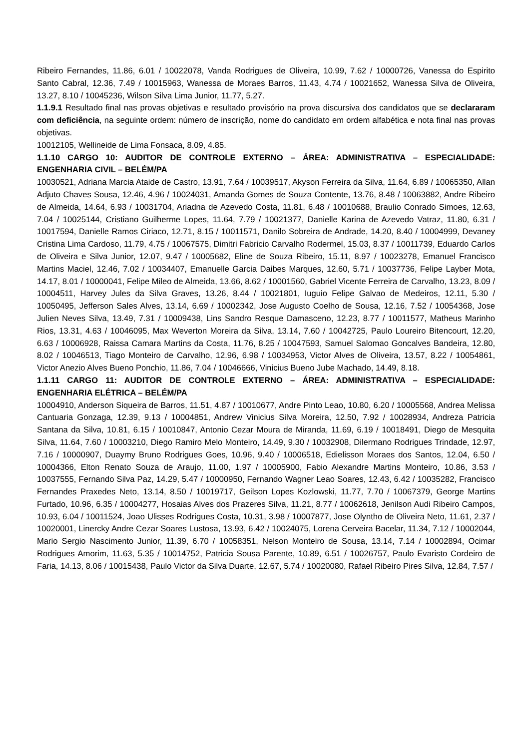Ribeiro Fernandes, 11.86, 6.01 / 10022078, Vanda Rodrigues de Oliveira, 10.99, 7.62 / 10000726, Vanessa do Espirito Santo Cabral, 12.36, 7.49 / 10015963, Wanessa de Moraes Barros, 11.43, 4.74 / 10021652, Wanessa Silva de Oliveira, 13.27, 8.10 / 10045236, Wilson Silva Lima Junior, 11.77, 5.27.
1.1.9.1 Resultado final nas provas objetivas e resultado provisório na prova discursiva dos candidatos que se declararam com deficiência, na seguinte ordem: número de inscrição, nome do candidato em ordem alfabética e nota final nas provas objetivas.
10012105, Wellineide de Lima Fonsaca, 8.09, 4.85.
1.1.10 CARGO 10: AUDITOR DE CONTROLE EXTERNO – ÁREA: ADMINISTRATIVA – ESPECIALIDADE: ENGENHARIA CIVIL – BELÉM/PA
10030521, Adriana Marcia Ataide de Castro, 13.91, 7.64 / 10039517, Akyson Ferreira da Silva, 11.64, 6.89 / 10065350, Allan Adjuto Chaves Sousa, 12.46, 4.96 / 10024031, Amanda Gomes de Souza Contente, 13.76, 8.48 / 10063882, Andre Ribeiro de Almeida, 14.64, 6.93 / 10031704, Ariadna de Azevedo Costa, 11.81, 6.48 / 10010688, Braulio Conrado Simoes, 12.63, 7.04 / 10025144, Cristiano Guilherme Lopes, 11.64, 7.79 / 10021377, Danielle Karina de Azevedo Vatraz, 11.80, 6.31 / 10017594, Danielle Ramos Ciriaco, 12.71, 8.15 / 10011571, Danilo Sobreira de Andrade, 14.20, 8.40 / 10004999, Devaney Cristina Lima Cardoso, 11.79, 4.75 / 10067575, Dimitri Fabricio Carvalho Rodermel, 15.03, 8.37 / 10011739, Eduardo Carlos de Oliveira e Silva Junior, 12.07, 9.47 / 10005682, Eline de Souza Ribeiro, 15.11, 8.97 / 10023278, Emanuel Francisco Martins Maciel, 12.46, 7.02 / 10034407, Emanuelle Garcia Daibes Marques, 12.60, 5.71 / 10037736, Felipe Layber Mota, 14.17, 8.01 / 10000041, Felipe Mileo de Almeida, 13.66, 8.62 / 10001560, Gabriel Vicente Ferreira de Carvalho, 13.23, 8.09 / 10004511, Harvey Jules da Silva Graves, 13.26, 8.44 / 10021801, Iuguio Felipe Galvao de Medeiros, 12.11, 5.30 / 10050495, Jefferson Sales Alves, 13.14, 6.69 / 10002342, Jose Augusto Coelho de Sousa, 12.16, 7.52 / 10054368, Jose Julien Neves Silva, 13.49, 7.31 / 10009438, Lins Sandro Resque Damasceno, 12.23, 8.77 / 10011577, Matheus Marinho Rios, 13.31, 4.63 / 10046095, Max Weverton Moreira da Silva, 13.14, 7.60 / 10042725, Paulo Loureiro Bitencourt, 12.20, 6.63 / 10006928, Raissa Camara Martins da Costa, 11.76, 8.25 / 10047593, Samuel Salomao Goncalves Bandeira, 12.80, 8.02 / 10046513, Tiago Monteiro de Carvalho, 12.96, 6.98 / 10034953, Victor Alves de Oliveira, 13.57, 8.22 / 10054861, Victor Anezio Alves Bueno Ponchio, 11.86, 7.04 / 10046666, Vinicius Bueno Jube Machado, 14.49, 8.18.
1.1.11 CARGO 11: AUDITOR DE CONTROLE EXTERNO – ÁREA: ADMINISTRATIVA – ESPECIALIDADE: ENGENHARIA ELÉTRICA – BELÉM/PA
10004910, Anderson Siqueira de Barros, 11.51, 4.87 / 10010677, Andre Pinto Leao, 10.80, 6.20 / 10005568, Andrea Melissa Cantuaria Gonzaga, 12.39, 9.13 / 10004851, Andrew Vinicius Silva Moreira, 12.50, 7.92 / 10028934, Andreza Patricia Santana da Silva, 10.81, 6.15 / 10010847, Antonio Cezar Moura de Miranda, 11.69, 6.19 / 10018491, Diego de Mesquita Silva, 11.64, 7.60 / 10003210, Diego Ramiro Melo Monteiro, 14.49, 9.30 / 10032908, Dilermano Rodrigues Trindade, 12.97, 7.16 / 10000907, Duaymy Bruno Rodrigues Goes, 10.96, 9.40 / 10006518, Edielisson Moraes dos Santos, 12.04, 6.50 / 10004366, Elton Renato Souza de Araujo, 11.00, 1.97 / 10005900, Fabio Alexandre Martins Monteiro, 10.86, 3.53 / 10037555, Fernando Silva Paz, 14.29, 5.47 / 10000950, Fernando Wagner Leao Soares, 12.43, 6.42 / 10035282, Francisco Fernandes Praxedes Neto, 13.14, 8.50 / 10019717, Geilson Lopes Kozlowski, 11.77, 7.70 / 10067379, George Martins Furtado, 10.96, 6.35 / 10004277, Hosaias Alves dos Prazeres Silva, 11.21, 8.77 / 10062618, Jenilson Audi Ribeiro Campos, 10.93, 6.04 / 10011524, Joao Ulisses Rodrigues Costa, 10.31, 3.98 / 10007877, Jose Olyntho de Oliveira Neto, 11.61, 2.37 / 10020001, Linercky Andre Cezar Soares Lustosa, 13.93, 6.42 / 10024075, Lorena Cerveira Bacelar, 11.34, 7.12 / 10002044, Mario Sergio Nascimento Junior, 11.39, 6.70 / 10058351, Nelson Monteiro de Sousa, 13.14, 7.14 / 10002894, Ocimar Rodrigues Amorim, 11.63, 5.35 / 10014752, Patricia Sousa Parente, 10.89, 6.51 / 10026757, Paulo Evaristo Cordeiro de Faria, 14.13, 8.06 / 10015438, Paulo Victor da Silva Duarte, 12.67, 5.74 / 10020080, Rafael Ribeiro Pires Silva, 12.84, 7.57 /